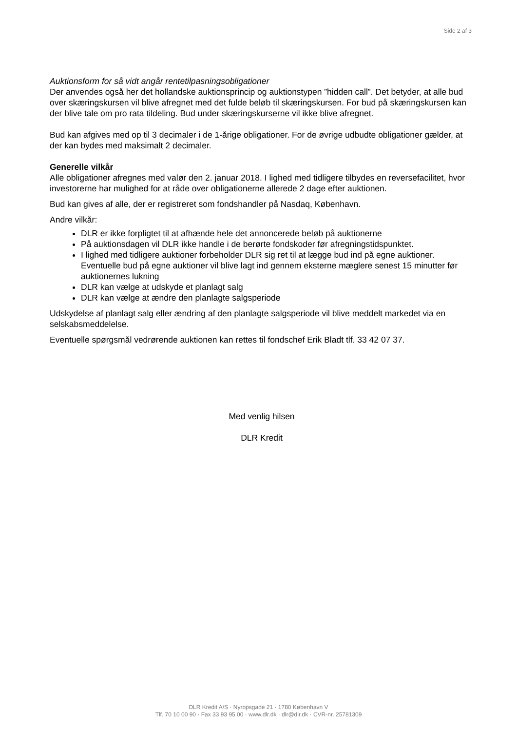Side 2 af 3
Auktionsform for så vidt angår rentetilpasningsobligationer
Der anvendes også her det hollandske auktionsprincip og auktionstypen ”hidden call”. Det betyder, at alle bud over skæringskursen vil blive afregnet med det fulde beløb til skæringskursen. For bud på skæringskursen kan der blive tale om pro rata tildeling. Bud under skæringskurserne vil ikke blive afregnet.
Bud kan afgives med op til 3 decimaler i de 1-årige obligationer. For de øvrige udbudte obligationer gælder, at der kan bydes med maksimalt 2 decimaler.
Generelle vilkår
Alle obligationer afregnes med valør den 2. januar 2018. I lighed med tidligere tilbydes en reversefacilitet, hvor investorerne har mulighed for at råde over obligationerne allerede 2 dage efter auktionen.
Bud kan gives af alle, der er registreret som fondshandler på Nasdaq, København.
Andre vilkår:
DLR er ikke forpligtet til at afhænde hele det annoncerede beløb på auktionerne
På auktionsdagen vil DLR ikke handle i de berørte fondskoder før afregningstidspunktet.
I lighed med tidligere auktioner forbeholder DLR sig ret til at lægge bud ind på egne auktioner. Eventuelle bud på egne auktioner vil blive lagt ind gennem eksterne mæglere senest 15 minutter før auktionernes lukning
DLR kan vælge at udskyde et planlagt salg
DLR kan vælge at ændre den planlagte salgsperiode
Udskydelse af planlagt salg eller ændring af den planlagte salgsperiode vil blive meddelt markedet via en selskabsmeddelelse.
Eventuelle spørgsmål vedrørende auktionen kan rettes til fondschef Erik Bladt tlf. 33 42 07 37.
Med venlig hilsen
DLR Kredit
DLR Kredit A/S · Nyropsgade 21 · 1780 København V
Tlf. 70 10 00 90 · Fax 33 93 95 00 · www.dlr.dk · dlr@dlr.dk · CVR-nr. 25781309